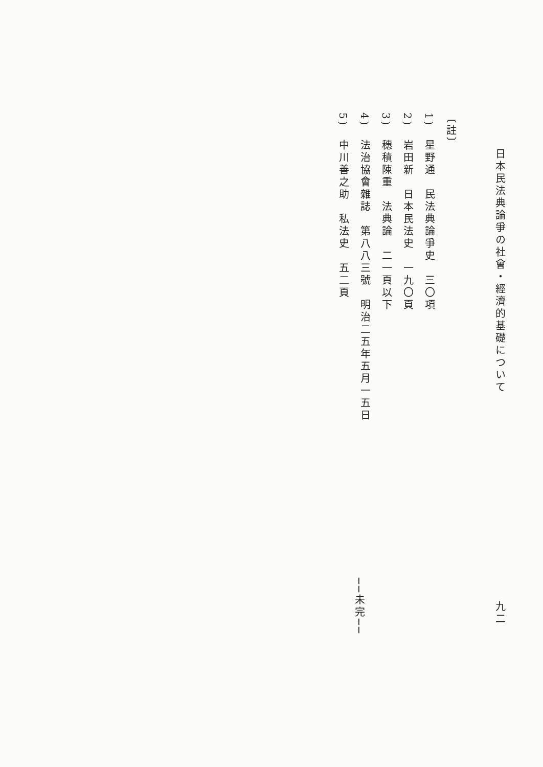日本民法典論爭の社會・經濟的基礎について
九二
〔註〕
1)　星野通　民法典論爭史　三〇項
2)　岩田新　日本民法史　一九〇頁
3)　穗積陳重　法典論　二一頁以下
4)　法治協會雜誌　第八八三號　明治二五年五月一五日
5)　中川善之助　私法史　五二頁
──未完──